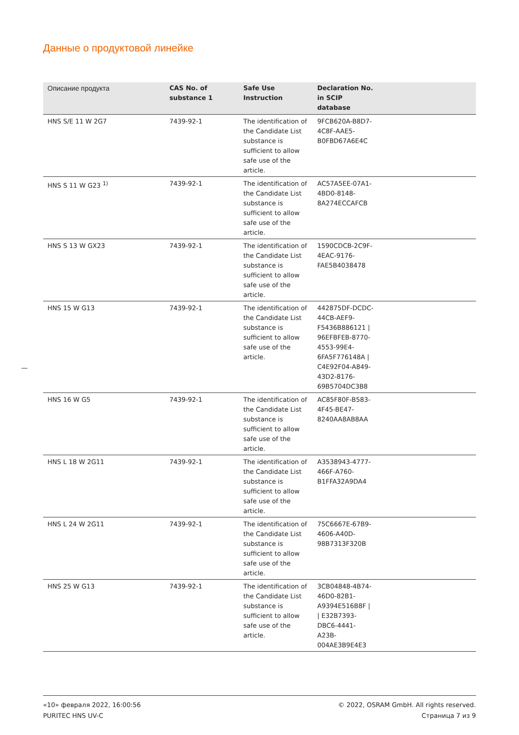Данные о продуктовой линейке
| Описание продукта | CAS No. of substance 1 | Safe Use Instruction | Declaration No. in SCIP database | |
| --- | --- | --- | --- | --- |
| HNS S/E 11 W 2G7 | 7439-92-1 | The identification of the Candidate List substance is sufficient to allow safe use of the article. | 9FCB620A-B8D7-4C8F-AAE5-B0FBD67A6E4C | |
| HNS S 11 W G23 <sup>1)</sup> | 7439-92-1 | The identification of the Candidate List substance is sufficient to allow safe use of the article. | AC57A5EE-07A1-4BD0-8148-8A274ECCAFCB | |
| HNS S 13 W GX23 | 7439-92-1 | The identification of the Candidate List substance is sufficient to allow safe use of the article. | 1590CDCB-2C9F-4EAC-9176-FAE5B4038478 | |
| HNS 15 W G13 | 7439-92-1 | The identification of the Candidate List substance is sufficient to allow safe use of the article. | 442875DF-DCDC-44CB-AEF9-F5436B886121 / 96EFBFEB-8770-4553-99E4-6FA5F776148A / C4E92F04-A849-43D2-8176-69B5704DC3B8 | |
| HNS 16 W G5 | 7439-92-1 | The identification of the Candidate List substance is sufficient to allow safe use of the article. | AC85F80F-B583-4F45-BE47-8240AA8AB8AA | |
| HNS L 18 W 2G11 | 7439-92-1 | The identification of the Candidate List substance is sufficient to allow safe use of the article. | A3538943-4777-466F-A760-B1FFA32A9DA4 | |
| HNS L 24 W 2G11 | 7439-92-1 | The identification of the Candidate List substance is sufficient to allow safe use of the article. | 75C6667E-67B9-4606-A40D-98B7313F320B | |
| HNS 25 W G13 | 7439-92-1 | The identification of the Candidate List substance is sufficient to allow safe use of the article. | 3CB04848-4B74-46D0-82B1-A9394E516B8F / / E32B7393-DBC6-4441-A23B-004AE3B9E4E3 | |
«10» февраля 2022, 16:00:56
PURITEC HNS UV-C
© 2022, OSRAM GmbH. All rights reserved.
Страница 7 из 9